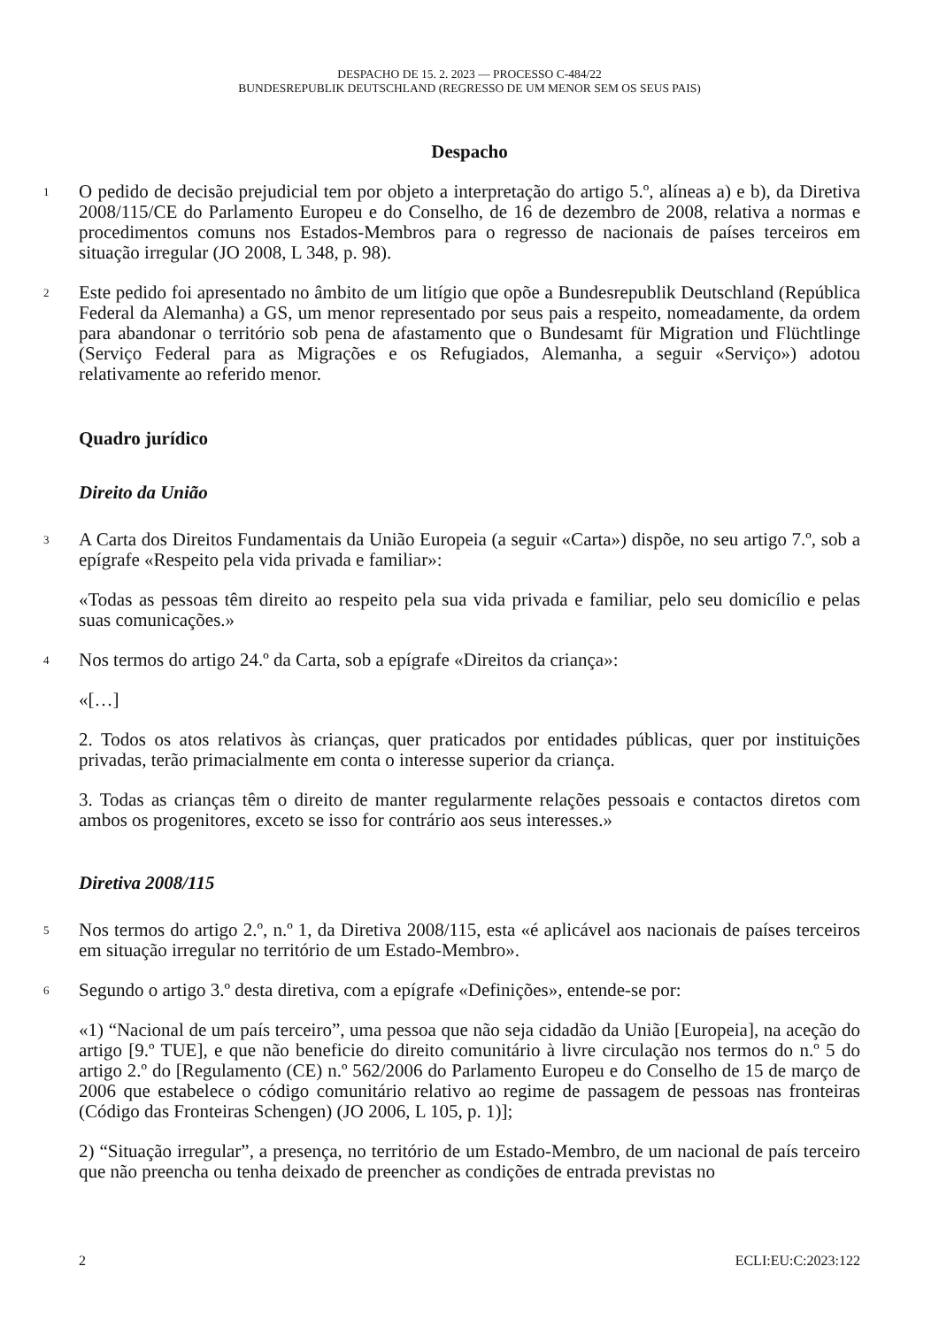DESPACHO DE 15. 2. 2023 — PROCESSO C-484/22
BUNDESREPUBLIK DEUTSCHLAND (REGRESSO DE UM MENOR SEM OS SEUS PAIS)
Despacho
1
O pedido de decisão prejudicial tem por objeto a interpretação do artigo 5.º, alíneas a) e b), da Diretiva 2008/115/CE do Parlamento Europeu e do Conselho, de 16 de dezembro de 2008, relativa a normas e procedimentos comuns nos Estados-Membros para o regresso de nacionais de países terceiros em situação irregular (JO 2008, L 348, p. 98).
2
Este pedido foi apresentado no âmbito de um litígio que opõe a Bundesrepublik Deutschland (República Federal da Alemanha) a GS, um menor representado por seus pais a respeito, nomeadamente, da ordem para abandonar o território sob pena de afastamento que o Bundesamt für Migration und Flüchtlinge (Serviço Federal para as Migrações e os Refugiados, Alemanha, a seguir «Serviço») adotou relativamente ao referido menor.
Quadro jurídico
Direito da União
3
A Carta dos Direitos Fundamentais da União Europeia (a seguir «Carta») dispõe, no seu artigo 7.º, sob a epígrafe «Respeito pela vida privada e familiar»:
«Todas as pessoas têm direito ao respeito pela sua vida privada e familiar, pelo seu domicílio e pelas suas comunicações.»
4
Nos termos do artigo 24.º da Carta, sob a epígrafe «Direitos da criança»:
«[…]
2. Todos os atos relativos às crianças, quer praticados por entidades públicas, quer por instituições privadas, terão primacialmente em conta o interesse superior da criança.
3. Todas as crianças têm o direito de manter regularmente relações pessoais e contactos diretos com ambos os progenitores, exceto se isso for contrário aos seus interesses.»
Diretiva 2008/115
5
Nos termos do artigo 2.º, n.º 1, da Diretiva 2008/115, esta «é aplicável aos nacionais de países terceiros em situação irregular no território de um Estado-Membro».
6
Segundo o artigo 3.º desta diretiva, com a epígrafe «Definições», entende-se por:
«1) “Nacional de um país terceiro”, uma pessoa que não seja cidadão da União [Europeia], na aceção do artigo [9.º TUE], e que não beneficie do direito comunitário à livre circulação nos termos do n.º 5 do artigo 2.º do [Regulamento (CE) n.º 562/2006 do Parlamento Europeu e do Conselho de 15 de março de 2006 que estabelece o código comunitário relativo ao regime de passagem de pessoas nas fronteiras (Código das Fronteiras Schengen) (JO 2006, L 105, p. 1)];
2) “Situação irregular”, a presença, no território de um Estado-Membro, de um nacional de país terceiro que não preencha ou tenha deixado de preencher as condições de entrada previstas no
2 ECLI:EU:C:2023:122